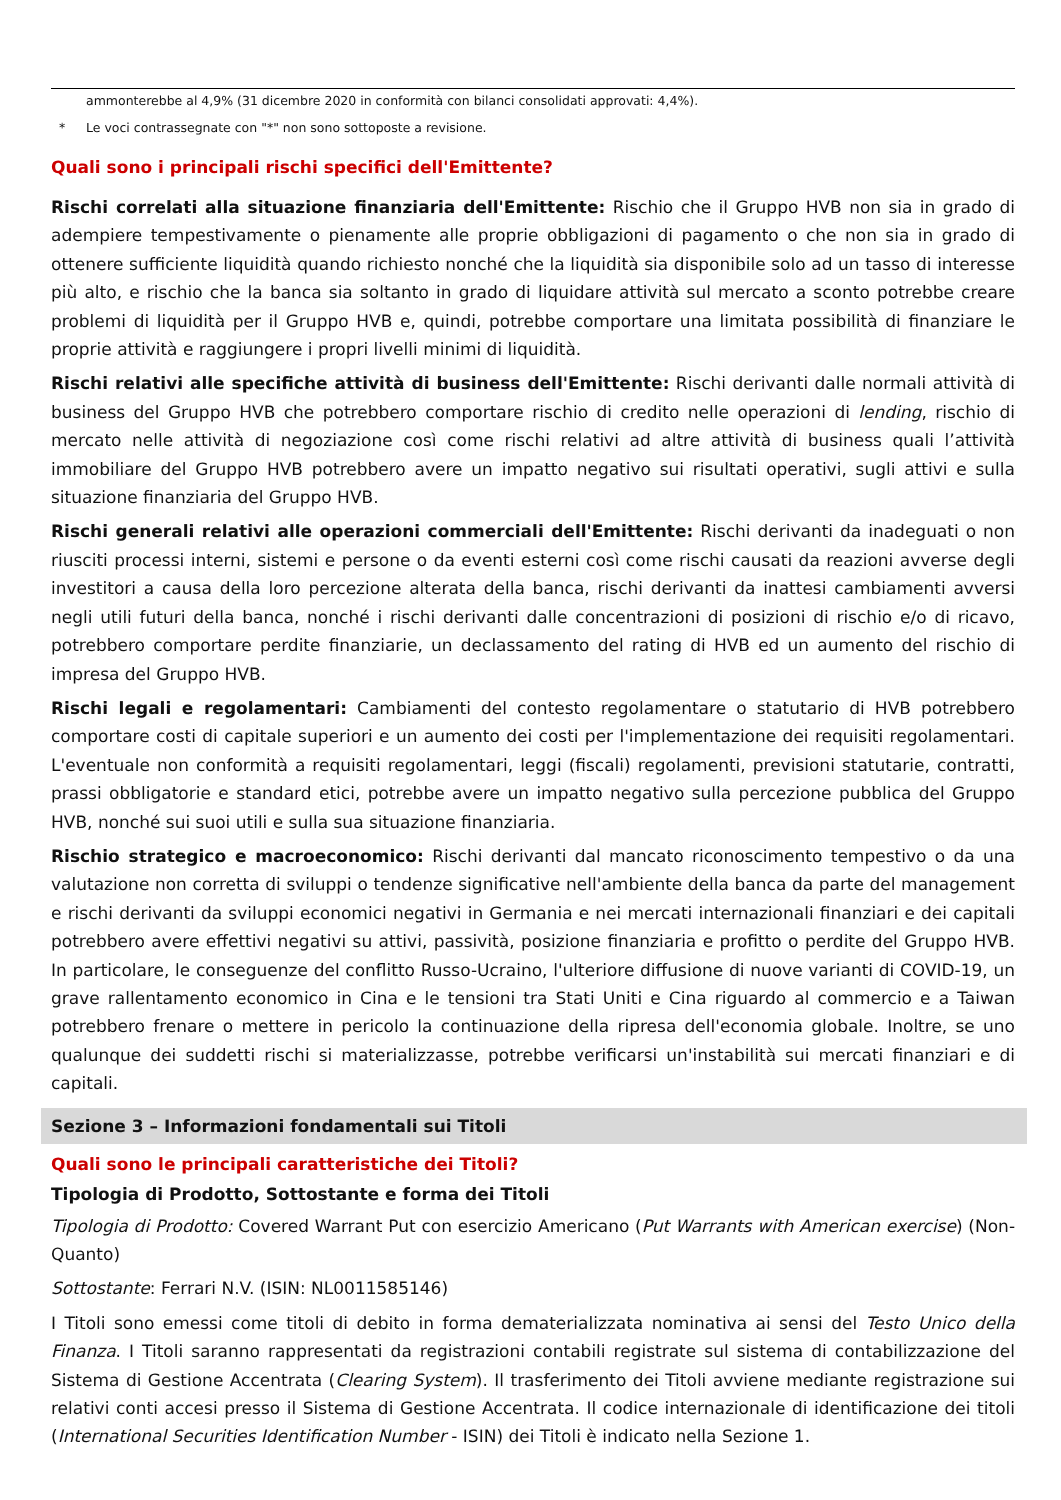ammonterebbe al 4,9% (31 dicembre 2020 in conformità con bilanci consolidati approvati: 4,4%).
* Le voci contrassegnate con "*" non sono sottoposte a revisione.
Quali sono i principali rischi specifici dell'Emittente?
Rischi correlati alla situazione finanziaria dell'Emittente: Rischio che il Gruppo HVB non sia in grado di adempiere tempestivamente o pienamente alle proprie obbligazioni di pagamento o che non sia in grado di ottenere sufficiente liquidità quando richiesto nonché che la liquidità sia disponibile solo ad un tasso di interesse più alto, e rischio che la banca sia soltanto in grado di liquidare attività sul mercato a sconto potrebbe creare problemi di liquidità per il Gruppo HVB e, quindi, potrebbe comportare una limitata possibilità di finanziare le proprie attività e raggiungere i propri livelli minimi di liquidità.
Rischi relativi alle specifiche attività di business dell'Emittente: Rischi derivanti dalle normali attività di business del Gruppo HVB che potrebbero comportare rischio di credito nelle operazioni di lending, rischio di mercato nelle attività di negoziazione così come rischi relativi ad altre attività di business quali l’attività immobiliare del Gruppo HVB potrebbero avere un impatto negativo sui risultati operativi, sugli attivi e sulla situazione finanziaria del Gruppo HVB.
Rischi generali relativi alle operazioni commerciali dell'Emittente: Rischi derivanti da inadeguati o non riusciti processi interni, sistemi e persone o da eventi esterni così come rischi causati da reazioni avverse degli investitori a causa della loro percezione alterata della banca, rischi derivanti da inattesi cambiamenti avversi negli utili futuri della banca, nonché i rischi derivanti dalle concentrazioni di posizioni di rischio e/o di ricavo, potrebbero comportare perdite finanziarie, un declassamento del rating di HVB ed un aumento del rischio di impresa del Gruppo HVB.
Rischi legali e regolamentari: Cambiamenti del contesto regolamentare o statutario di HVB potrebbero comportare costi di capitale superiori e un aumento dei costi per l'implementazione dei requisiti regolamentari. L'eventuale non conformità a requisiti regolamentari, leggi (fiscali) regolamenti, previsioni statutarie, contratti, prassi obbligatorie e standard etici, potrebbe avere un impatto negativo sulla percezione pubblica del Gruppo HVB, nonché sui suoi utili e sulla sua situazione finanziaria.
Rischio strategico e macroeconomico: Rischi derivanti dal mancato riconoscimento tempestivo o da una valutazione non corretta di sviluppi o tendenze significative nell'ambiente della banca da parte del management e rischi derivanti da sviluppi economici negativi in Germania e nei mercati internazionali finanziari e dei capitali potrebbero avere effettivi negativi su attivi, passività, posizione finanziaria e profitto o perdite del Gruppo HVB. In particolare, le conseguenze del conflitto Russo-Ucraino, l'ulteriore diffusione di nuove varianti di COVID-19, un grave rallentamento economico in Cina e le tensioni tra Stati Uniti e Cina riguardo al commercio e a Taiwan potrebbero frenare o mettere in pericolo la continuazione della ripresa dell'economia globale. Inoltre, se uno qualunque dei suddetti rischi si materializzasse, potrebbe verificarsi un'instabilità sui mercati finanziari e di capitali.
Sezione 3 – Informazioni fondamentali sui Titoli
Quali sono le principali caratteristiche dei Titoli?
Tipologia di Prodotto, Sottostante e forma dei Titoli
Tipologia di Prodotto: Covered Warrant Put con esercizio Americano (Put Warrants with American exercise) (Non-Quanto)
Sottostante: Ferrari N.V. (ISIN: NL0011585146)
I Titoli sono emessi come titoli di debito in forma dematerializzata nominativa ai sensi del Testo Unico della Finanza. I Titoli saranno rappresentati da registrazioni contabili registrate sul sistema di contabilizzazione del Sistema di Gestione Accentrata (Clearing System). Il trasferimento dei Titoli avviene mediante registrazione sui relativi conti accesi presso il Sistema di Gestione Accentrata. Il codice internazionale di identificazione dei titoli (International Securities Identification Number - ISIN) dei Titoli è indicato nella Sezione 1.